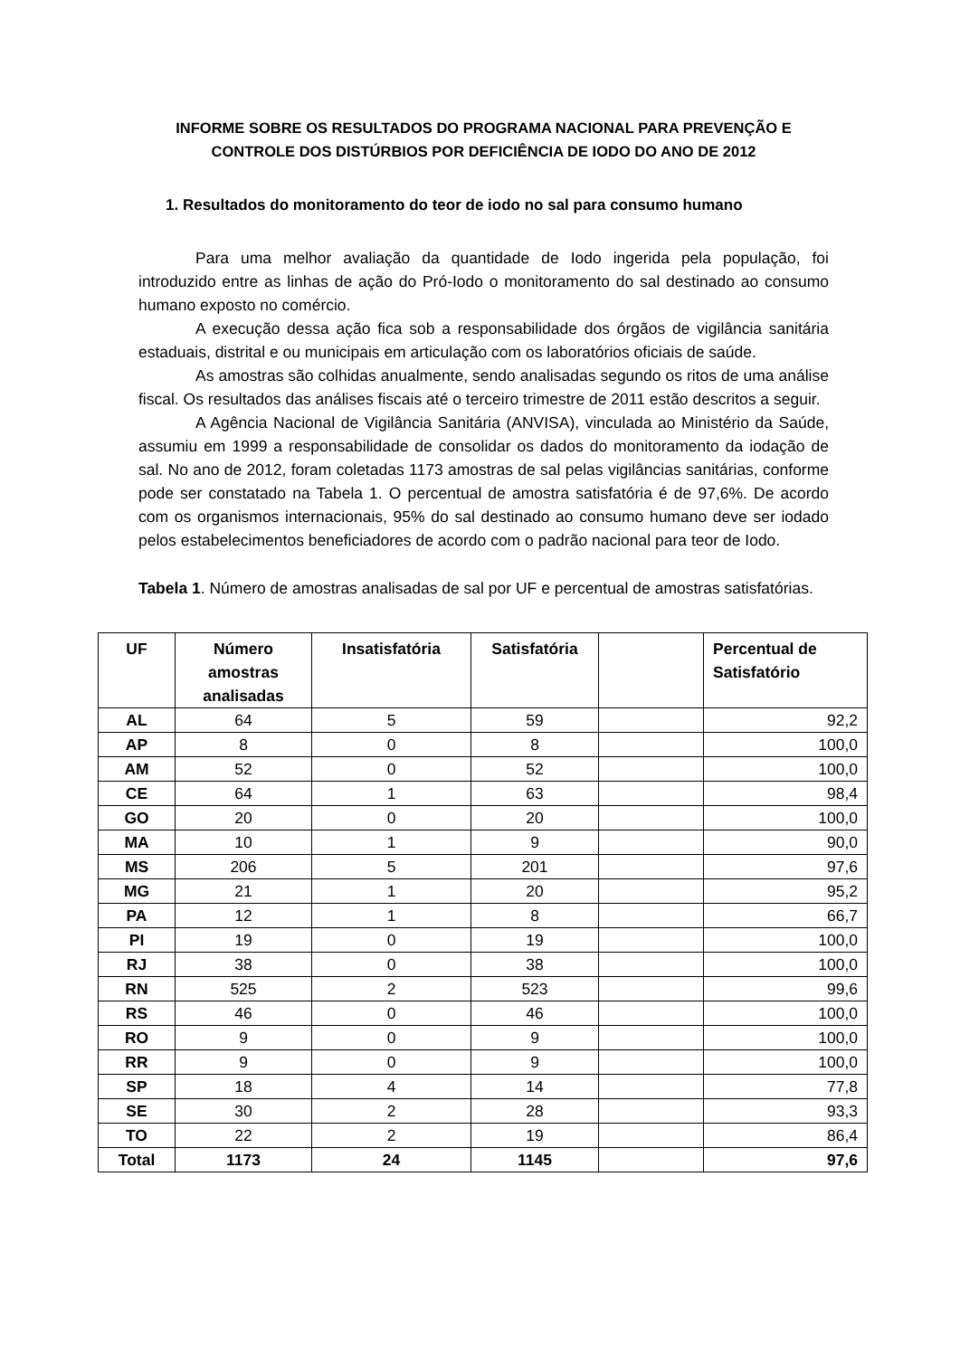INFORME SOBRE OS RESULTADOS DO PROGRAMA NACIONAL PARA PREVENÇÃO E CONTROLE DOS DISTÚRBIOS POR DEFICIÊNCIA DE IODO DO ANO DE 2012
1. Resultados do monitoramento do teor de iodo no sal para consumo humano
Para uma melhor avaliação da quantidade de Iodo ingerida pela população, foi introduzido entre as linhas de ação do Pró-Iodo o monitoramento do sal destinado ao consumo humano exposto no comércio.
A execução dessa ação fica sob a responsabilidade dos órgãos de vigilância sanitária estaduais, distrital e ou municipais em articulação com os laboratórios oficiais de saúde.
As amostras são colhidas anualmente, sendo analisadas segundo os ritos de uma análise fiscal. Os resultados das análises fiscais até o terceiro trimestre de 2011 estão descritos a seguir.
A Agência Nacional de Vigilância Sanitária (ANVISA), vinculada ao Ministério da Saúde, assumiu em 1999 a responsabilidade de consolidar os dados do monitoramento da iodação de sal. No ano de 2012, foram coletadas 1173 amostras de sal pelas vigilâncias sanitárias, conforme pode ser constatado na Tabela 1. O percentual de amostra satisfatória é de 97,6%. De acordo com os organismos internacionais, 95% do sal destinado ao consumo humano deve ser iodado pelos estabelecimentos beneficiadores de acordo com o padrão nacional para teor de Iodo.
Tabela 1. Número de amostras analisadas de sal por UF e percentual de amostras satisfatórias.
| UF | Número amostras analisadas | Insatisfatória | Satisfatória | | Percentual de Satisfatório |
| --- | --- | --- | --- | --- | --- |
| AL | 64 | 5 | 59 | | 92,2 |
| AP | 8 | 0 | 8 | | 100,0 |
| AM | 52 | 0 | 52 | | 100,0 |
| CE | 64 | 1 | 63 | | 98,4 |
| GO | 20 | 0 | 20 | | 100,0 |
| MA | 10 | 1 | 9 | | 90,0 |
| MS | 206 | 5 | 201 | | 97,6 |
| MG | 21 | 1 | 20 | | 95,2 |
| PA | 12 | 1 | 8 | | 66,7 |
| PI | 19 | 0 | 19 | | 100,0 |
| RJ | 38 | 0 | 38 | | 100,0 |
| RN | 525 | 2 | 523 | | 99,6 |
| RS | 46 | 0 | 46 | | 100,0 |
| RO | 9 | 0 | 9 | | 100,0 |
| RR | 9 | 0 | 9 | | 100,0 |
| SP | 18 | 4 | 14 | | 77,8 |
| SE | 30 | 2 | 28 | | 93,3 |
| TO | 22 | 2 | 19 | | 86,4 |
| Total | 1173 | 24 | 1145 | | 97,6 |